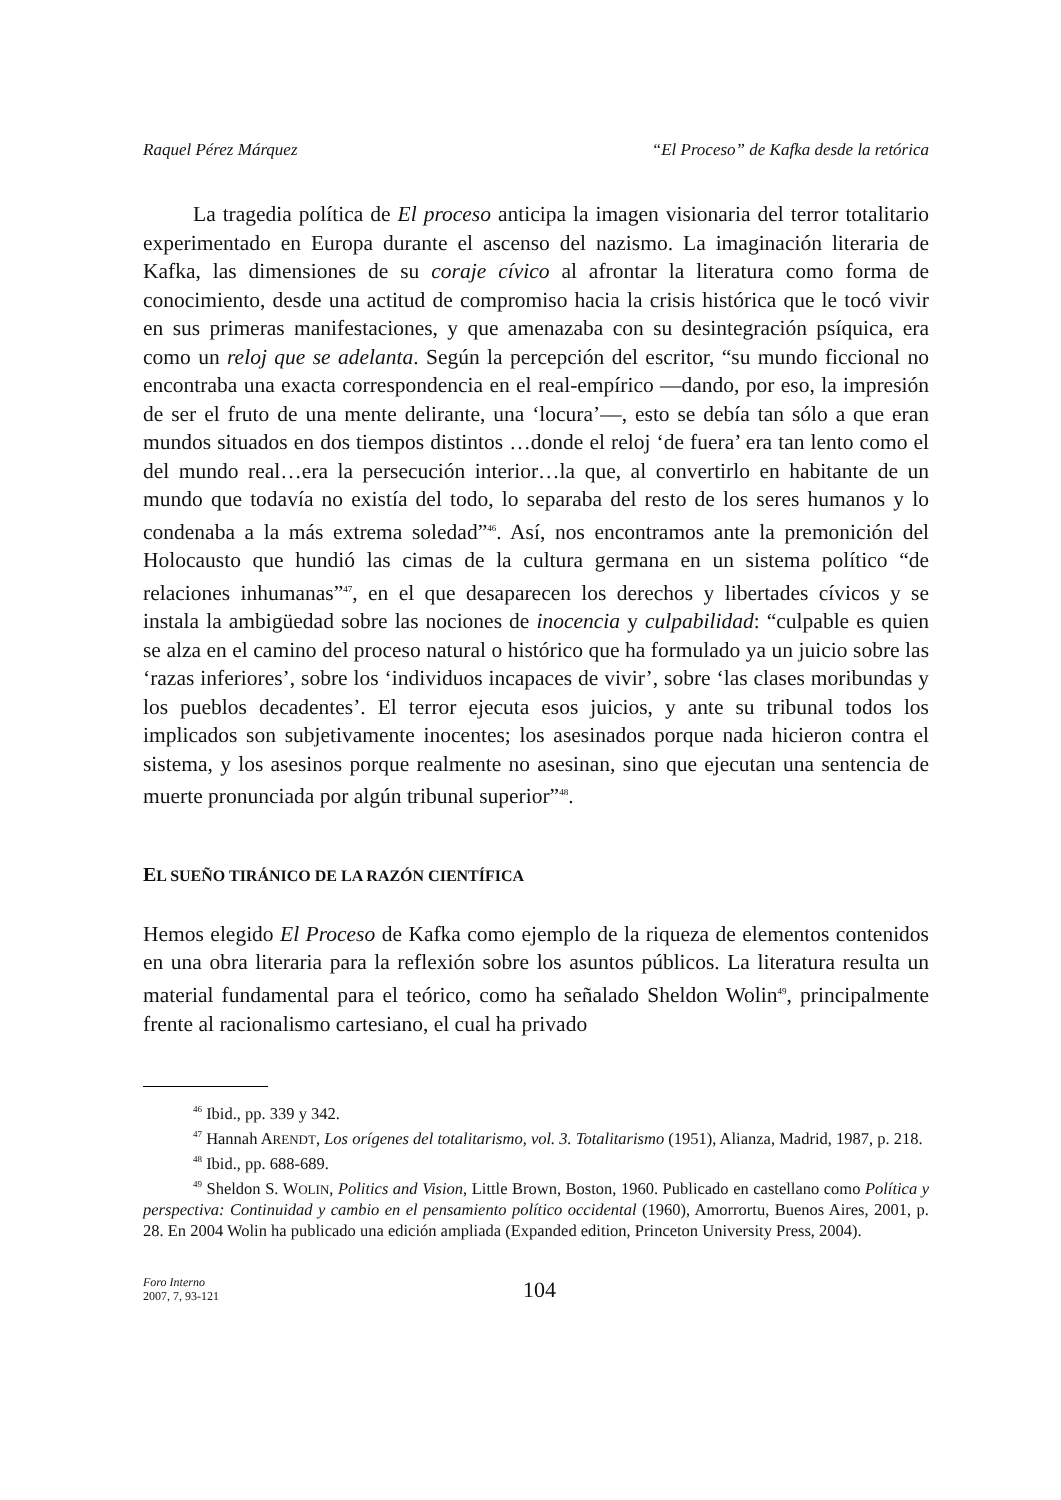Raquel Pérez Márquez “El Proceso” de Kafka desde la retórica
La tragedia política de El proceso anticipa la imagen visionaria del terror totalitario experimentado en Europa durante el ascenso del nazismo. La imaginación literaria de Kafka, las dimensiones de su coraje cívico al afrontar la literatura como forma de conocimiento, desde una actitud de compromiso hacia la crisis histórica que le tocó vivir en sus primeras manifestaciones, y que amenazaba con su desintegración psíquica, era como un reloj que se adelanta. Según la percepción del escritor, “su mundo ficcional no encontraba una exacta correspondencia en el real-empírico —dando, por eso, la impresión de ser el fruto de una mente delirante, una ‘locura’—, esto se debía tan sólo a que eran mundos situados en dos tiempos distintos …donde el reloj ‘de fuera’ era tan lento como el del mundo real…era la persecución interior…la que, al convertirlo en habitante de un mundo que todavía no existía del todo, lo separaba del resto de los seres humanos y lo condenaba a la más extrema soledad”<sup>46</sup>. Así, nos encontramos ante la premonición del Holocausto que hundió las cimas de la cultura germana en un sistema político “de relaciones inhumanas”<sup>47</sup>, en el que desaparecen los derechos y libertades cívicos y se instala la ambigüedad sobre las nociones de inocencia y culpabilidad: “culpable es quien se alza en el camino del proceso natural o histórico que ha formulado ya un juicio sobre las ‘razas inferiores’, sobre los ‘individuos incapaces de vivir’, sobre ‘las clases moribundas y los pueblos decadentes’. El terror ejecuta esos juicios, y ante su tribunal todos los implicados son subjetivamente inocentes; los asesinados porque nada hicieron contra el sistema, y los asesinos porque realmente no asesinan, sino que ejecutan una sentencia de muerte pronunciada por algún tribunal superior”<sup>48</sup>.
EL SUEÑO TIRÁNICO DE LA RAZÓN CIENTÍFICA
Hemos elegido El Proceso de Kafka como ejemplo de la riqueza de elementos contenidos en una obra literaria para la reflexión sobre los asuntos públicos. La literatura resulta un material fundamental para el teórico, como ha señalado Sheldon Wolin<sup>49</sup>, principalmente frente al racionalismo cartesiano, el cual ha privado
<sup>46</sup> Ibid., pp. 339 y 342.
<sup>47</sup> Hannah ARENDT, Los orígenes del totalitarismo, vol. 3. Totalitarismo (1951), Alianza, Madrid, 1987, p. 218.
<sup>48</sup> Ibid., pp. 688-689.
<sup>49</sup> Sheldon S. WOLIN, Politics and Vision, Little Brown, Boston, 1960. Publicado en castellano como Política y perspectiva: Continuidad y cambio en el pensamiento político occidental (1960), Amorrortu, Buenos Aires, 2001, p. 28. En 2004 Wolin ha publicado una edición ampliada (Expanded edition, Princeton University Press, 2004).
Foro Interno
2007, 7, 93-121
104